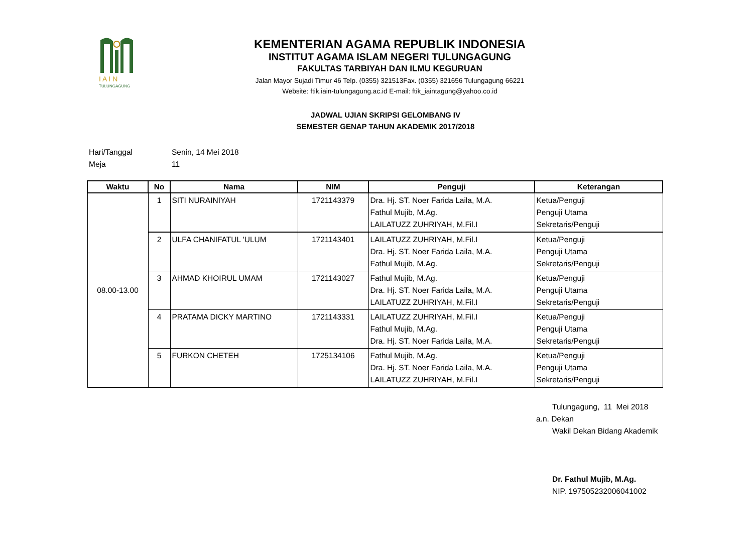I A I N
TULUNGAGUNG
KEMENTERIAN AGAMA REPUBLIK INDONESIA
INSTITUT AGAMA ISLAM NEGERI TULUNGAGUNG
FAKULTAS TARBIYAH DAN ILMU KEGURUAN
Jalan Mayor Sujadi Timur 46 Telp. (0355) 321513Fax. (0355) 321656 Tulungagung 66221
Website: ftik.iain-tulungagung.ac.id E-mail: ftik_iaintagung@yahoo.co.id
JADWAL UJIAN SKRIPSI GELOMBANG IV
SEMESTER GENAP TAHUN AKADEMIK 2017/2018
Hari/Tanggal Senin, 14 Mei 2018
Meja 11
| Waktu | No | Nama | NIM | Penguji | Keterangan |
| --- | --- | --- | --- | --- | --- |
| 08.00-13.00 | 1 | SITI NURAINIYAH | 1721143379 | Dra. Hj. ST. Noer Farida Laila, M.A. Fathul Mujib, M.Ag. LAILATUZZ ZUHRIYAH, M.Fil.I | Ketua/Penguji Penguji Utama Sekretaris/Penguji |
| | 2 | ULFA CHANIFATUL 'ULUM | 1721143401 | LAILATUZZ ZUHRIYAH, M.Fil.I Dra. Hj. ST. Noer Farida Laila, M.A. Fathul Mujib, M.Ag. | Ketua/Penguji Penguji Utama Sekretaris/Penguji |
| | 3 | AHMAD KHOIRUL UMAM | 1721143027 | Fathul Mujib, M.Ag. Dra. Hj. ST. Noer Farida Laila, M.A. LAILATUZZ ZUHRIYAH, M.Fil.I | Ketua/Penguji Penguji Utama Sekretaris/Penguji |
| | 4 | PRATAMA DICKY MARTINO | 1721143331 | LAILATUZZ ZUHRIYAH, M.Fil.I Fathul Mujib, M.Ag. Dra. Hj. ST. Noer Farida Laila, M.A. | Ketua/Penguji Penguji Utama Sekretaris/Penguji |
| | 5 | FURKON CHETEH | 1725134106 | Fathul Mujib, M.Ag. Dra. Hj. ST. Noer Farida Laila, M.A. LAILATUZZ ZUHRIYAH, M.Fil.I | Ketua/Penguji Penguji Utama Sekretaris/Penguji |
Tulungagung, 11 Mei 2018
a.n. Dekan
Wakil Dekan Bidang Akademik
Dr. Fathul Mujib, M.Ag.
NIP. 197505232006041002